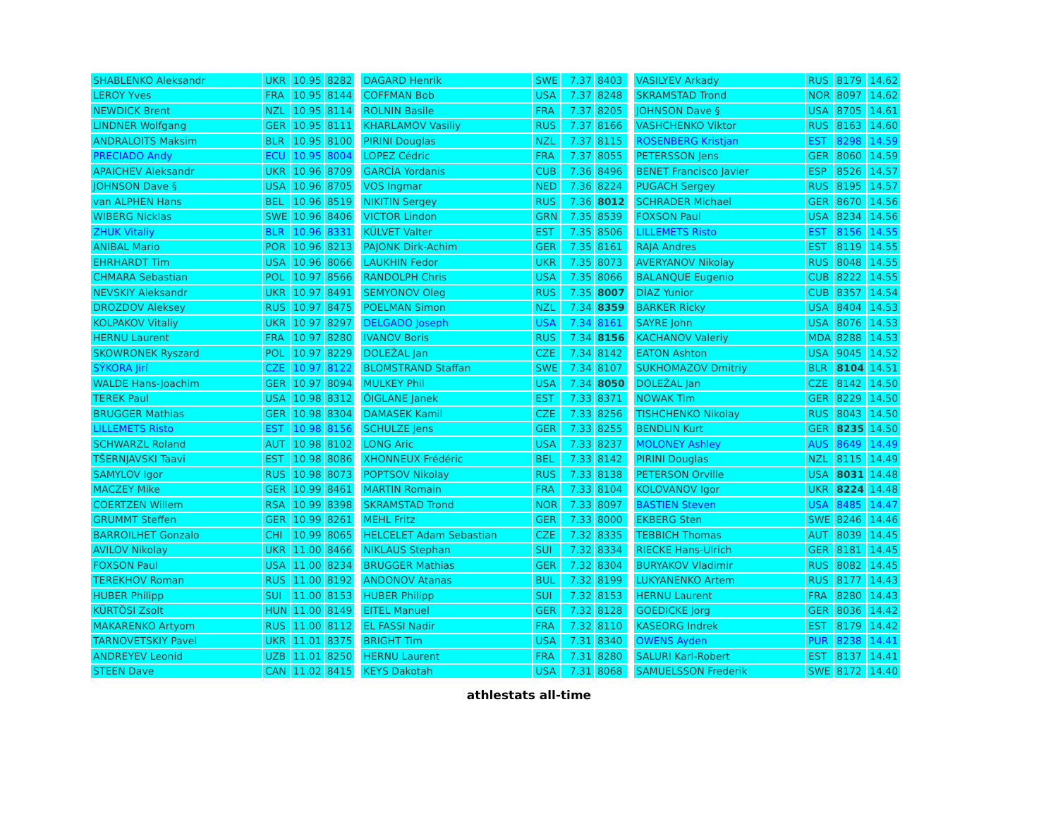| SHABLENKO Aleksandr | UKR | 10.95 | 8282 |
| LEROY Yves | FRA | 10.95 | 8144 |
| NEWDICK Brent | NZL | 10.95 | 8114 |
| LINDNER Wolfgang | GER | 10.95 | 8111 |
| ANDRALOITS Maksim | BLR | 10.95 | 8100 |
| PRECIADO Andy | ECU | 10.95 | 8004 |
| APAICHEV Aleksandr | UKR | 10.96 | 8709 |
| JOHNSON Dave § | USA | 10.96 | 8705 |
| van ALPHEN Hans | BEL | 10.96 | 8519 |
| WIBERG Nicklas | SWE | 10.96 | 8406 |
| ZHUK Vitaliy | BLR | 10.96 | 8331 |
| ANIBAL Mario | POR | 10.96 | 8213 |
| EHRHARDT Tim | USA | 10.96 | 8066 |
| CHMARA Sebastian | POL | 10.97 | 8566 |
| NEVSKIY Aleksandr | UKR | 10.97 | 8491 |
| DROZDOV Aleksey | RUS | 10.97 | 8475 |
| KOLPAKOV Vitaliy | UKR | 10.97 | 8297 |
| HERNU Laurent | FRA | 10.97 | 8280 |
| SKOWRONEK Ryszard | POL | 10.97 | 8229 |
| SÝKORA Jirí | CZE | 10.97 | 8122 |
| WALDE Hans-Joachim | GER | 10.97 | 8094 |
| TEREK Paul | USA | 10.98 | 8312 |
| BRUGGER Mathias | GER | 10.98 | 8304 |
| LILLEMETS Risto | EST | 10.98 | 8156 |
| SCHWARZL Roland | AUT | 10.98 | 8102 |
| TŠERNJAVSKI Taavi | EST | 10.98 | 8086 |
| SAMYLOV Igor | RUS | 10.98 | 8073 |
| MACZEY Mike | GER | 10.99 | 8461 |
| COERTZEN Willem | RSA | 10.99 | 8398 |
| GRUMMT Steffen | GER | 10.99 | 8261 |
| BARROILHET Gonzalo | CHI | 10.99 | 8065 |
| AVILOV Nikolay | UKR | 11.00 | 8466 |
| FOXSON Paul | USA | 11.00 | 8234 |
| TEREKHOV Roman | RUS | 11.00 | 8192 |
| HUBER Philipp | SUI | 11.00 | 8153 |
| KÜRTÖSI Zsolt | HUN | 11.00 | 8149 |
| MAKARENKO Artyom | RUS | 11.00 | 8112 |
| TARNOVETSKIY Pavel | UKR | 11.01 | 8375 |
| ANDREYEV Leonid | UZB | 11.01 | 8250 |
| STEEN Dave | CAN | 11.02 | 8415 |
| DAGARD Henrik | SWE | 7.37 | 8403 |
| COFFMAN Bob | USA | 7.37 | 8248 |
| ROLNIN Basile | FRA | 7.37 | 8205 |
| KHARLAMOV Vasiliy | RUS | 7.37 | 8166 |
| PIRINI Douglas | NZL | 7.37 | 8115 |
| LOPEZ Cédric | FRA | 7.37 | 8055 |
| GARCÍA Yordanis | CUB | 7.36 | 8496 |
| VOS Ingmar | NED | 7.36 | 8224 |
| NIKITIN Sergey | RUS | 7.36 | 8012 |
| VICTOR Lindon | GRN | 7.35 | 8539 |
| KÜLVET Valter | EST | 7.35 | 8506 |
| PAJONK Dirk-Achim | GER | 7.35 | 8161 |
| LAUKHIN Fedor | UKR | 7.35 | 8073 |
| RANDOLPH Chris | USA | 7.35 | 8066 |
| SEMYONOV Oleg | RUS | 7.35 | 8007 |
| POELMAN Simon | NZL | 7.34 | 8359 |
| DELGADO Joseph | USA | 7.34 | 8161 |
| IVANOV Boris | RUS | 7.34 | 8156 |
| DOLEŽAL Jan | CZE | 7.34 | 8142 |
| BLOMSTRAND Staffan | SWE | 7.34 | 8107 |
| MULKEY Phil | USA | 7.34 | 8050 |
| ÕIGLANE Janek | EST | 7.33 | 8371 |
| DAMASEK Kamil | CZE | 7.33 | 8256 |
| SCHULZE Jens | GER | 7.33 | 8255 |
| LONG Aric | USA | 7.33 | 8237 |
| XHONNEUX Frédéric | BEL | 7.33 | 8142 |
| POPTSOV Nikolay | RUS | 7.33 | 8138 |
| MARTIN Romain | FRA | 7.33 | 8104 |
| SKRAMSTAD Trond | NOR | 7.33 | 8097 |
| MEHL Fritz | GER | 7.33 | 8000 |
| HELCELET Adam Sebastian | CZE | 7.32 | 8335 |
| NIKLAUS Stephan | SUI | 7.32 | 8334 |
| BRUGGER Mathias | GER | 7.32 | 8304 |
| ANDONOV Atanas | BUL | 7.32 | 8199 |
| HUBER Philipp | SUI | 7.32 | 8153 |
| EITEL Manuel | GER | 7.32 | 8128 |
| EL FASSI Nadir | FRA | 7.32 | 8110 |
| BRIGHT Tim | USA | 7.31 | 8340 |
| HERNU Laurent | FRA | 7.31 | 8280 |
| KEYS Dakotah | USA | 7.31 | 8068 |
| VASILYEV Arkady | RUS | 8179 | 14.62 |
| SKRAMSTAD Trond | NOR | 8097 | 14.62 |
| JOHNSON Dave § | USA | 8705 | 14.61 |
| VASHCHENKO Viktor | RUS | 8163 | 14.60 |
| ROSENBERG Kristjan | EST | 8298 | 14.59 |
| PETERSSON Jens | GER | 8060 | 14.59 |
| BENET Francisco Javier | ESP | 8526 | 14.57 |
| PUGACH Sergey | RUS | 8195 | 14.57 |
| SCHRADER Michael | GER | 8670 | 14.56 |
| FOXSON Paul | USA | 8234 | 14.56 |
| LILLEMETS Risto | EST | 8156 | 14.55 |
| RAJA Andres | EST | 8119 | 14.55 |
| AVERYANOV Nikolay | RUS | 8048 | 14.55 |
| BALANQUE Eugenio | CUB | 8222 | 14.55 |
| DÍAZ Yunior | CUB | 8357 | 14.54 |
| BARKER Ricky | USA | 8404 | 14.53 |
| SAYRE John | USA | 8076 | 14.53 |
| KACHANOV Valeriy | MDA | 8288 | 14.53 |
| EATON Ashton | USA | 9045 | 14.52 |
| SUKHOMAZOV Dmitriy | BLR | 8104 | 14.51 |
| DOLEŽAL Jan | CZE | 8142 | 14.50 |
| NOWAK Tim | GER | 8229 | 14.50 |
| TISHCHENKO Nikolay | RUS | 8043 | 14.50 |
| BENDLIN Kurt | GER | 8235 | 14.50 |
| MOLONEY Ashley | AUS | 8649 | 14.49 |
| PIRINI Douglas | NZL | 8115 | 14.49 |
| PETERSON Orville | USA | 8031 | 14.48 |
| KOLOVANOV Igor | UKR | 8224 | 14.48 |
| BASTIEN Steven | USA | 8485 | 14.47 |
| EKBERG Sten | SWE | 8246 | 14.46 |
| TEBBICH Thomas | AUT | 8039 | 14.45 |
| RIECKE Hans-Ulrich | GER | 8181 | 14.45 |
| BURYAKOV Vladimir | RUS | 8082 | 14.45 |
| LUKYANENKO Artem | RUS | 8177 | 14.43 |
| HERNU Laurent | FRA | 8280 | 14.43 |
| GOEDICKE Jorg | GER | 8036 | 14.42 |
| KASEORG Indrek | EST | 8179 | 14.42 |
| OWENS Ayden | PUR | 8238 | 14.41 |
| SALURI Karl-Robert | EST | 8137 | 14.41 |
| SAMUELSSON Frederik | SWE | 8172 | 14.40 |
athlestats all-time